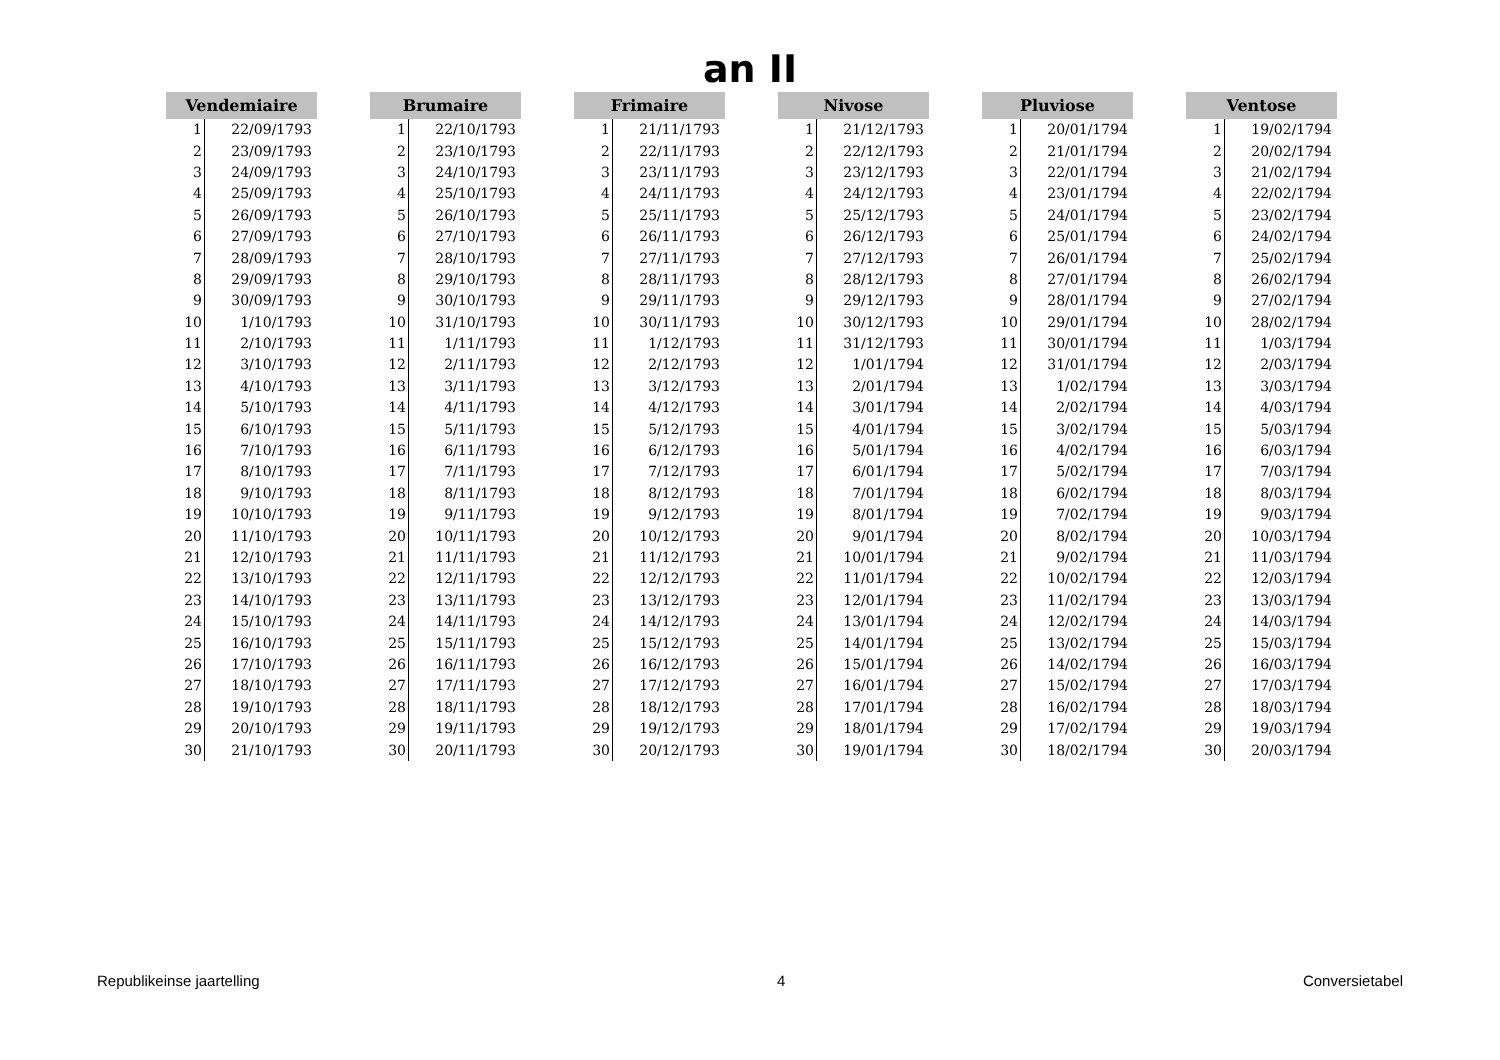an II
| Vendemiaire | |
| --- | --- |
| 1 | 22/09/1793 |
| 2 | 23/09/1793 |
| 3 | 24/09/1793 |
| 4 | 25/09/1793 |
| 5 | 26/09/1793 |
| 6 | 27/09/1793 |
| 7 | 28/09/1793 |
| 8 | 29/09/1793 |
| 9 | 30/09/1793 |
| 10 | 1/10/1793 |
| 11 | 2/10/1793 |
| 12 | 3/10/1793 |
| 13 | 4/10/1793 |
| 14 | 5/10/1793 |
| 15 | 6/10/1793 |
| 16 | 7/10/1793 |
| 17 | 8/10/1793 |
| 18 | 9/10/1793 |
| 19 | 10/10/1793 |
| 20 | 11/10/1793 |
| 21 | 12/10/1793 |
| 22 | 13/10/1793 |
| 23 | 14/10/1793 |
| 24 | 15/10/1793 |
| 25 | 16/10/1793 |
| 26 | 17/10/1793 |
| 27 | 18/10/1793 |
| 28 | 19/10/1793 |
| 29 | 20/10/1793 |
| 30 | 21/10/1793 |
| Brumaire | |
| --- | --- |
| 1 | 22/10/1793 |
| 2 | 23/10/1793 |
| 3 | 24/10/1793 |
| 4 | 25/10/1793 |
| 5 | 26/10/1793 |
| 6 | 27/10/1793 |
| 7 | 28/10/1793 |
| 8 | 29/10/1793 |
| 9 | 30/10/1793 |
| 10 | 31/10/1793 |
| 11 | 1/11/1793 |
| 12 | 2/11/1793 |
| 13 | 3/11/1793 |
| 14 | 4/11/1793 |
| 15 | 5/11/1793 |
| 16 | 6/11/1793 |
| 17 | 7/11/1793 |
| 18 | 8/11/1793 |
| 19 | 9/11/1793 |
| 20 | 10/11/1793 |
| 21 | 11/11/1793 |
| 22 | 12/11/1793 |
| 23 | 13/11/1793 |
| 24 | 14/11/1793 |
| 25 | 15/11/1793 |
| 26 | 16/11/1793 |
| 27 | 17/11/1793 |
| 28 | 18/11/1793 |
| 29 | 19/11/1793 |
| 30 | 20/11/1793 |
| Frimaire | |
| --- | --- |
| 1 | 21/11/1793 |
| 2 | 22/11/1793 |
| 3 | 23/11/1793 |
| 4 | 24/11/1793 |
| 5 | 25/11/1793 |
| 6 | 26/11/1793 |
| 7 | 27/11/1793 |
| 8 | 28/11/1793 |
| 9 | 29/11/1793 |
| 10 | 30/11/1793 |
| 11 | 1/12/1793 |
| 12 | 2/12/1793 |
| 13 | 3/12/1793 |
| 14 | 4/12/1793 |
| 15 | 5/12/1793 |
| 16 | 6/12/1793 |
| 17 | 7/12/1793 |
| 18 | 8/12/1793 |
| 19 | 9/12/1793 |
| 20 | 10/12/1793 |
| 21 | 11/12/1793 |
| 22 | 12/12/1793 |
| 23 | 13/12/1793 |
| 24 | 14/12/1793 |
| 25 | 15/12/1793 |
| 26 | 16/12/1793 |
| 27 | 17/12/1793 |
| 28 | 18/12/1793 |
| 29 | 19/12/1793 |
| 30 | 20/12/1793 |
| Nivose | |
| --- | --- |
| 1 | 21/12/1793 |
| 2 | 22/12/1793 |
| 3 | 23/12/1793 |
| 4 | 24/12/1793 |
| 5 | 25/12/1793 |
| 6 | 26/12/1793 |
| 7 | 27/12/1793 |
| 8 | 28/12/1793 |
| 9 | 29/12/1793 |
| 10 | 30/12/1793 |
| 11 | 31/12/1793 |
| 12 | 1/01/1794 |
| 13 | 2/01/1794 |
| 14 | 3/01/1794 |
| 15 | 4/01/1794 |
| 16 | 5/01/1794 |
| 17 | 6/01/1794 |
| 18 | 7/01/1794 |
| 19 | 8/01/1794 |
| 20 | 9/01/1794 |
| 21 | 10/01/1794 |
| 22 | 11/01/1794 |
| 23 | 12/01/1794 |
| 24 | 13/01/1794 |
| 25 | 14/01/1794 |
| 26 | 15/01/1794 |
| 27 | 16/01/1794 |
| 28 | 17/01/1794 |
| 29 | 18/01/1794 |
| 30 | 19/01/1794 |
| Pluviose | |
| --- | --- |
| 1 | 20/01/1794 |
| 2 | 21/01/1794 |
| 3 | 22/01/1794 |
| 4 | 23/01/1794 |
| 5 | 24/01/1794 |
| 6 | 25/01/1794 |
| 7 | 26/01/1794 |
| 8 | 27/01/1794 |
| 9 | 28/01/1794 |
| 10 | 29/01/1794 |
| 11 | 30/01/1794 |
| 12 | 31/01/1794 |
| 13 | 1/02/1794 |
| 14 | 2/02/1794 |
| 15 | 3/02/1794 |
| 16 | 4/02/1794 |
| 17 | 5/02/1794 |
| 18 | 6/02/1794 |
| 19 | 7/02/1794 |
| 20 | 8/02/1794 |
| 21 | 9/02/1794 |
| 22 | 10/02/1794 |
| 23 | 11/02/1794 |
| 24 | 12/02/1794 |
| 25 | 13/02/1794 |
| 26 | 14/02/1794 |
| 27 | 15/02/1794 |
| 28 | 16/02/1794 |
| 29 | 17/02/1794 |
| 30 | 18/02/1794 |
| Ventose | |
| --- | --- |
| 1 | 19/02/1794 |
| 2 | 20/02/1794 |
| 3 | 21/02/1794 |
| 4 | 22/02/1794 |
| 5 | 23/02/1794 |
| 6 | 24/02/1794 |
| 7 | 25/02/1794 |
| 8 | 26/02/1794 |
| 9 | 27/02/1794 |
| 10 | 28/02/1794 |
| 11 | 1/03/1794 |
| 12 | 2/03/1794 |
| 13 | 3/03/1794 |
| 14 | 4/03/1794 |
| 15 | 5/03/1794 |
| 16 | 6/03/1794 |
| 17 | 7/03/1794 |
| 18 | 8/03/1794 |
| 19 | 9/03/1794 |
| 20 | 10/03/1794 |
| 21 | 11/03/1794 |
| 22 | 12/03/1794 |
| 23 | 13/03/1794 |
| 24 | 14/03/1794 |
| 25 | 15/03/1794 |
| 26 | 16/03/1794 |
| 27 | 17/03/1794 |
| 28 | 18/03/1794 |
| 29 | 19/03/1794 |
| 30 | 20/03/1794 |
Republikeinse jaartelling 4 Conversietabel